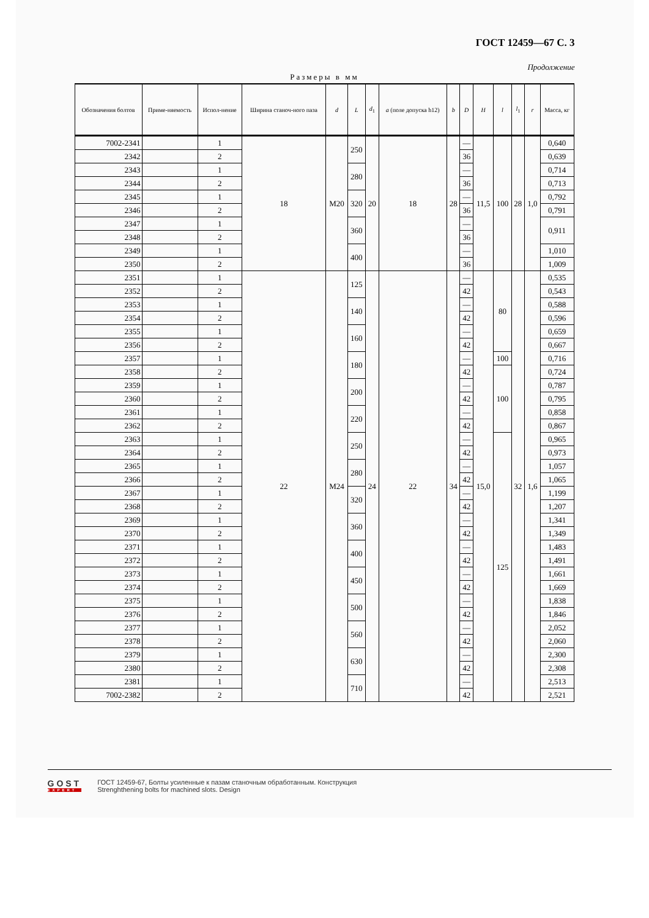ГОСТ 12459—67 С. 3
Продолжение
Размеры в мм
| Обозначения болтов | Приме-няемость | Испол-нение | Ширина станоч-ного паза | d | L | d<sub>1</sub> | a (поле допуска h12) | b | D | H | l | l<sub>1</sub> | r | Масса, кг |
| --- | --- | --- | --- | --- | --- | --- | --- | --- | --- | --- | --- | --- | --- | --- |
| 7002-2341 | | 1 | 18 | M20 | 250 | 20 | 18 | 28 | — | 11,5 | 100 | 28 | 1,0 | 0,640 |
| 2342 | | 2 | | | | | | | 36 | | | | | 0,639 |
| 2343 | | 1 | | | 280 | | | | — | | | | | 0,714 |
| 2344 | | 2 | | | | | | | 36 | | | | | 0,713 |
| 2345 | | 1 | | | 320 | | | | — | | | | | 0,792 |
| 2346 | | 2 | | | | | | | 36 | | | | | 0,791 |
| 2347 | | 1 | | | 360 | | | | — | | | | | 0,911 |
| 2348 | | 2 | | | | | | | 36 | | | | | |
| 2349 | | 1 | | | 400 | | | | — | | | | | 1,010 |
| 2350 | | 2 | | | | | | | 36 | | | | | 1,009 |
| 2351 | | 1 | 22 | M24 | 125 | 24 | 22 | 34 | — | 15,0 | 80 | 32 | 1,6 | 0,535 |
| 2352 | | 2 | | | | | | | 42 | | | | | 0,543 |
| 2353 | | 1 | | | 140 | | | | — | | | | | 0,588 |
| 2354 | | 2 | | | | | | | 42 | | | | | 0,596 |
| 2355 | | 1 | | | 160 | | | | — | | | | | 0,659 |
| 2356 | | 2 | | | | | | | 42 | | | | | 0,667 |
| 2357 | | 1 | | | 180 | | | | — | | 100 | | | 0,716 |
| 2358 | | 2 | | | | | | | 42 | | 100 | | | 0,724 |
| 2359 | | 1 | | | 200 | | | | — | | | | | 0,787 |
| 2360 | | 2 | | | | | | | 42 | | | | | 0,795 |
| 2361 | | 1 | | | 220 | | | | — | | | | | 0,858 |
| 2362 | | 2 | | | | | | | 42 | | | | | 0,867 |
| 2363 | | 1 | | | 250 | | | | — | | 125 | | | 0,965 |
| 2364 | | 2 | | | | | | | 42 | | | | | 0,973 |
| 2365 | | 1 | | | 280 | | | | — | | | | | 1,057 |
| 2366 | | 2 | | | | | | | 42 | | | | | 1,065 |
| 2367 | | 1 | | | 320 | | | | — | | | | | 1,199 |
| 2368 | | 2 | | | | | | | 42 | | | | | 1,207 |
| 2369 | | 1 | | | 360 | | | | — | | | | | 1,341 |
| 2370 | | 2 | | | | | | | 42 | | | | | 1,349 |
| 2371 | | 1 | | | 400 | | | | — | | | | | 1,483 |
| 2372 | | 2 | | | | | | | 42 | | | | | 1,491 |
| 2373 | | 1 | | | 450 | | | | — | | | | | 1,661 |
| 2374 | | 2 | | | | | | | 42 | | | | | 1,669 |
| 2375 | | 1 | | | 500 | | | | — | | | | | 1,838 |
| 2376 | | 2 | | | | | | | 42 | | | | | 1,846 |
| 2377 | | 1 | | | 560 | | | | — | | | | | 2,052 |
| 2378 | | 2 | | | | | | | 42 | | | | | 2,060 |
| 2379 | | 1 | | | 630 | | | | — | | | | | 2,300 |
| 2380 | | 2 | | | | | | | 42 | | | | | 2,308 |
| 2381 | | 1 | | | 710 | | | | — | | | | | 2,513 |
| 7002-2382 | | 2 | | | | | | | 42 | | | | | 2,521 |
GOST
EXPERT
ГОСТ 12459-67, Болты усиленные к пазам станочным обработанным. Конструкция
Strenghthening bolts for machined slots. Design